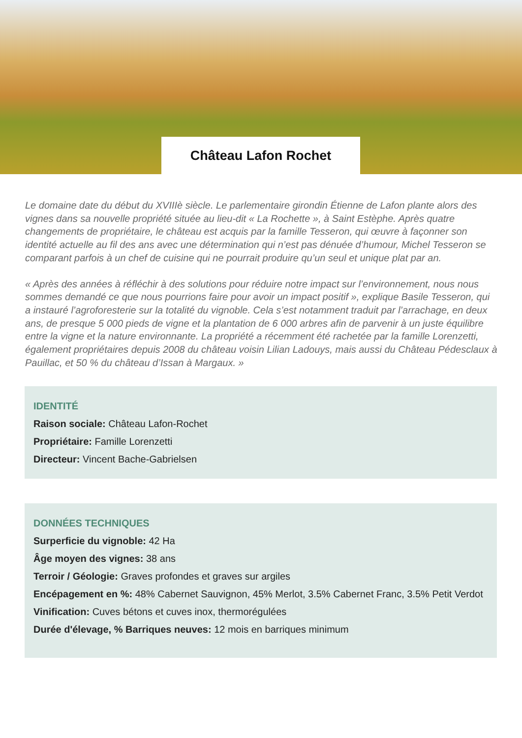Château Lafon Rochet
Le domaine date du début du XVIIIè siècle. Le parlementaire girondin Étienne de Lafon plante alors des vignes dans sa nouvelle propriété située au lieu-dit « La Rochette », à Saint Estèphe. Après quatre changements de propriétaire, le château est acquis par la famille Tesseron, qui œuvre à façonner son identité actuelle au fil des ans avec une détermination qui n’est pas dénuée d’humour, Michel Tesseron se comparant parfois à un chef de cuisine qui ne pourrait produire qu’un seul et unique plat par an.
« Après des années à réfléchir à des solutions pour réduire notre impact sur l’environnement, nous nous sommes demandé ce que nous pourrions faire pour avoir un impact positif », explique Basile Tesseron, qui a instauré l’agroforesterie sur la totalité du vignoble. Cela s’est notamment traduit par l’arrachage, en deux ans, de presque 5 000 pieds de vigne et la plantation de 6 000 arbres afin de parvenir à un juste équilibre entre la vigne et la nature environnante. La propriété a récemment été rachetée par la famille Lorenzetti, également propriétaires depuis 2008 du château voisin Lilian Ladouys, mais aussi du Château Pédesclaux à Pauillac, et 50 % du château d’Issan à Margaux. »
IDENTITÉ
Raison sociale: Château Lafon-Rochet
Propriétaire: Famille Lorenzetti
Directeur: Vincent Bache-Gabrielsen
DONNÉES TECHNIQUES
Surperficie du vignoble: 42 Ha
Âge moyen des vignes: 38 ans
Terroir / Géologie: Graves profondes et graves sur argiles
Encépagement en %: 48% Cabernet Sauvignon, 45% Merlot, 3.5% Cabernet Franc, 3.5% Petit Verdot
Vinification: Cuves bétons et cuves inox, thermorégulées
Durée d'élevage, % Barriques neuves: 12 mois en barriques minimum